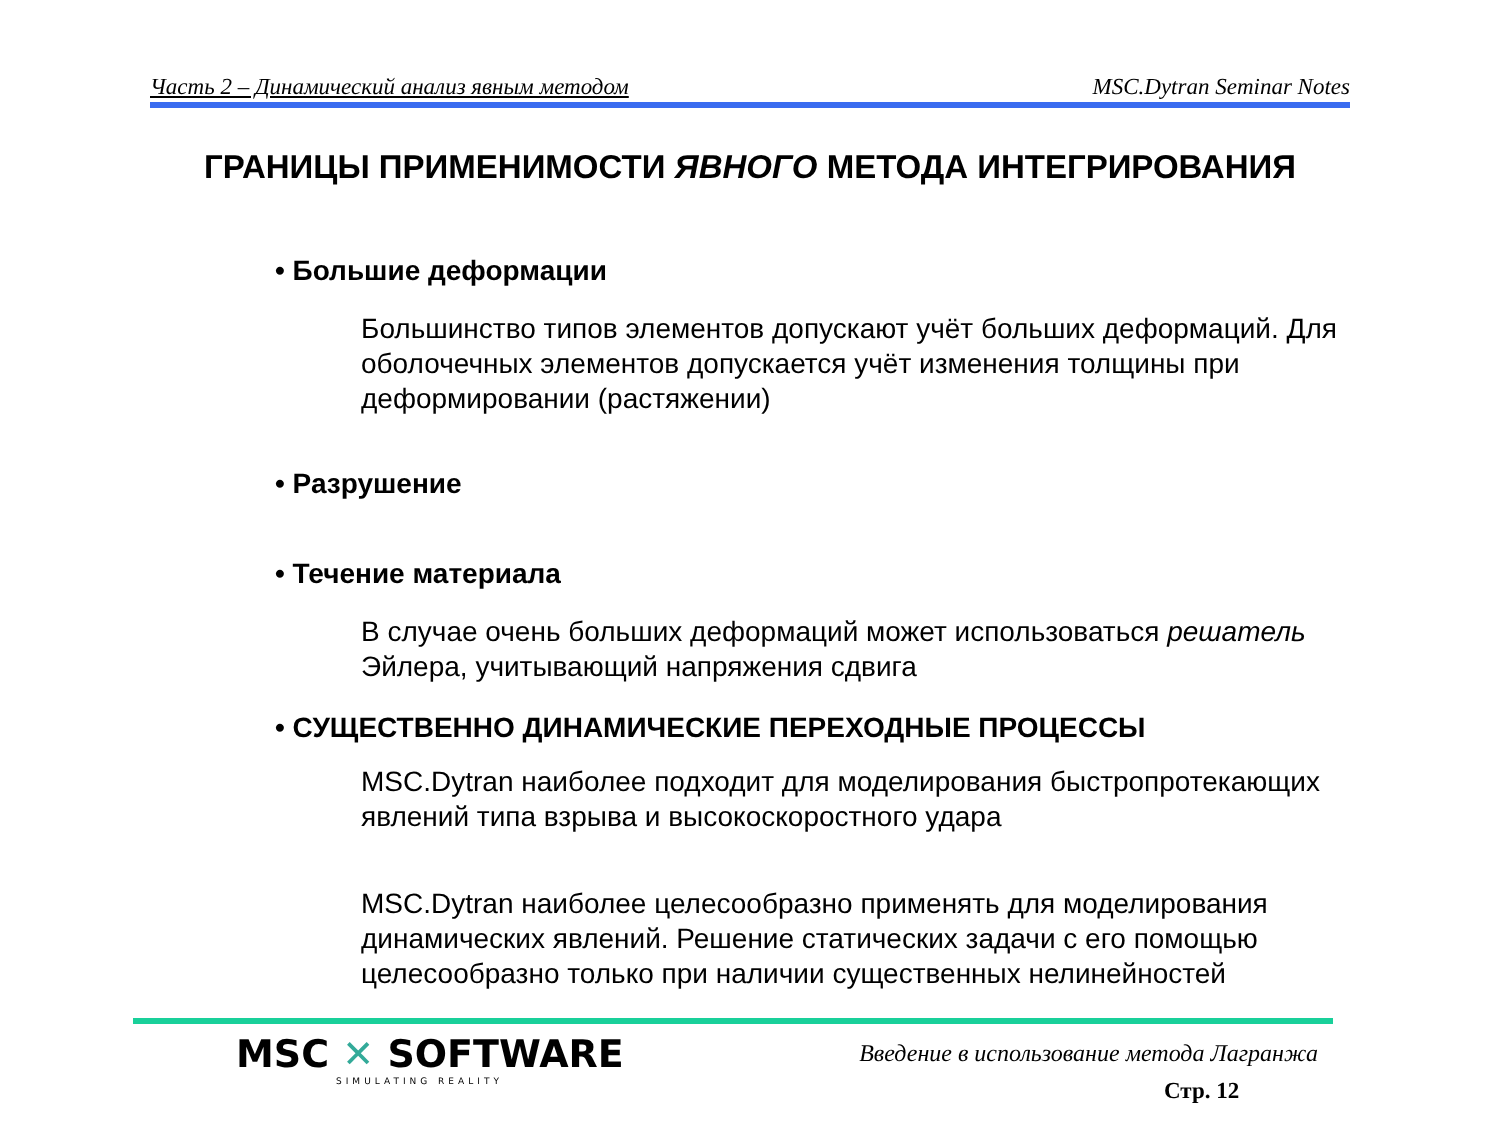Часть 2 – Динамический анализ явным методом MSC.Dytran Seminar Notes
ГРАНИЦЫ ПРИМЕНИМОСТИ ЯВНОГО МЕТОДА ИНТЕГРИРОВАНИЯ
• Большие деформации
Большинство типов элементов допускают учёт больших деформаций. Для оболочечных элементов допускается учёт изменения толщины при деформировании (растяжении)
• Разрушение
• Течение материала
В случае очень больших деформаций может использоваться решатель Эйлера, учитывающий напряжения сдвига
• СУЩЕСТВЕННО ДИНАМИЧЕСКИЕ ПЕРЕХОДНЫЕ ПРОЦЕССЫ
MSC.Dytran наиболее подходит для моделирования быстропротекающих явлений типа взрыва и высокоскоростного удара
MSC.Dytran наиболее целесообразно применять для моделирования динамических явлений. Решение статических задачи с его помощью целесообразно только при наличии существенных нелинейностей
MSC ✕ SOFTWARE
SIMULATING REALITY
Введение в использование метода Лагранжа
Стр. 12